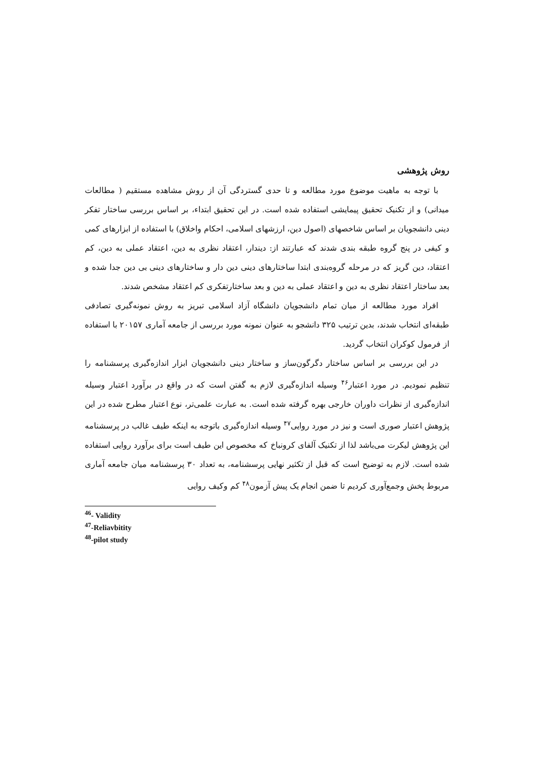روش پژوهشی
با توجه به ماهیت موضوع مورد مطالعه و تا حدی گستردگی آن از روش مشاهده مستقیم ( مطالعات میدانی) و از تکنیک تحقیق پیمایشی استفاده شده است. در این تحقیق ابتداء، بر اساس بررسی ساختار تفکر دینی دانشجویان بر اساس شاخصهای (اصول دین، ارزشهای اسلامی، احکام واخلاق) با استفاده از ابزارهای کمی و کیفی در پنج گروه طبقه بندی شدند که عبارتند از: دیندار، اعتقاد نظری به دین، اعتقاد عملی به دین، کم اعتقاد، دین گریز که در مرحله گروه‌بندی ابتدا ساختارهای دینی دین دار و ساختارهای دینی بی دین جدا شده و بعد ساختار اعتقاد نظری به دین و اعتقاد عملی به دین و بعد ساختارتفکری کم اعتقاد مشخص شدند.
افراد مورد مطالعه از میان تمام دانشجویان دانشگاه آزاد اسلامی تبریز به روش نمونه‌گیری تصادفی طبقه‌ای انتخاب شدند، بدین ترتیب ۳۲۵ دانشجو به عنوان نمونه مورد بررسی از جامعه آماری ۲۰۱۵۷ با استفاده از فرمول کوکران انتخاب گردید.
در این بررسی بر اساس ساختار دگرگون‌ساز و ساختار دینی دانشجویان ابزار اندازه‌گیری پرسشنامه را تنظیم نمودیم. در مورد اعتبار<sup>۴۶</sup> وسیله اندازه‌گیری لازم به گفتن است که در واقع در برآورد اعتبار وسیله اندازه‌گیری از نظرات داوران خارجی بهره گرفته شده است. به عبارت علمی‌تر، نوع اعتبار مطرح شده در این پژوهش اعتبار صوری است و نیز در مورد روایی<sup>۴۷</sup> وسیله اندازه‌گیری باتوجه به اینکه طیف غالب در پرسشنامه این پژوهش لیکرت می‌باشد لذا از تکنیک آلفای کرونباخ که مخصوص این طیف است برای برآورد روایی استفاده شده است. لازم به توضیح است که قبل از تکثیر نهایی پرسشنامه، به تعداد ۳۰ پرسشنامه میان جامعه آماری مربوط پخش وجمع‌آوری کردیم تا ضمن انجام یک پیش آزمون<sup>۴۸</sup> کم وکیف روایی
<sup>46</sup>- Validity
<sup>47</sup>-Reliavbitity
<sup>48</sup>-pilot study